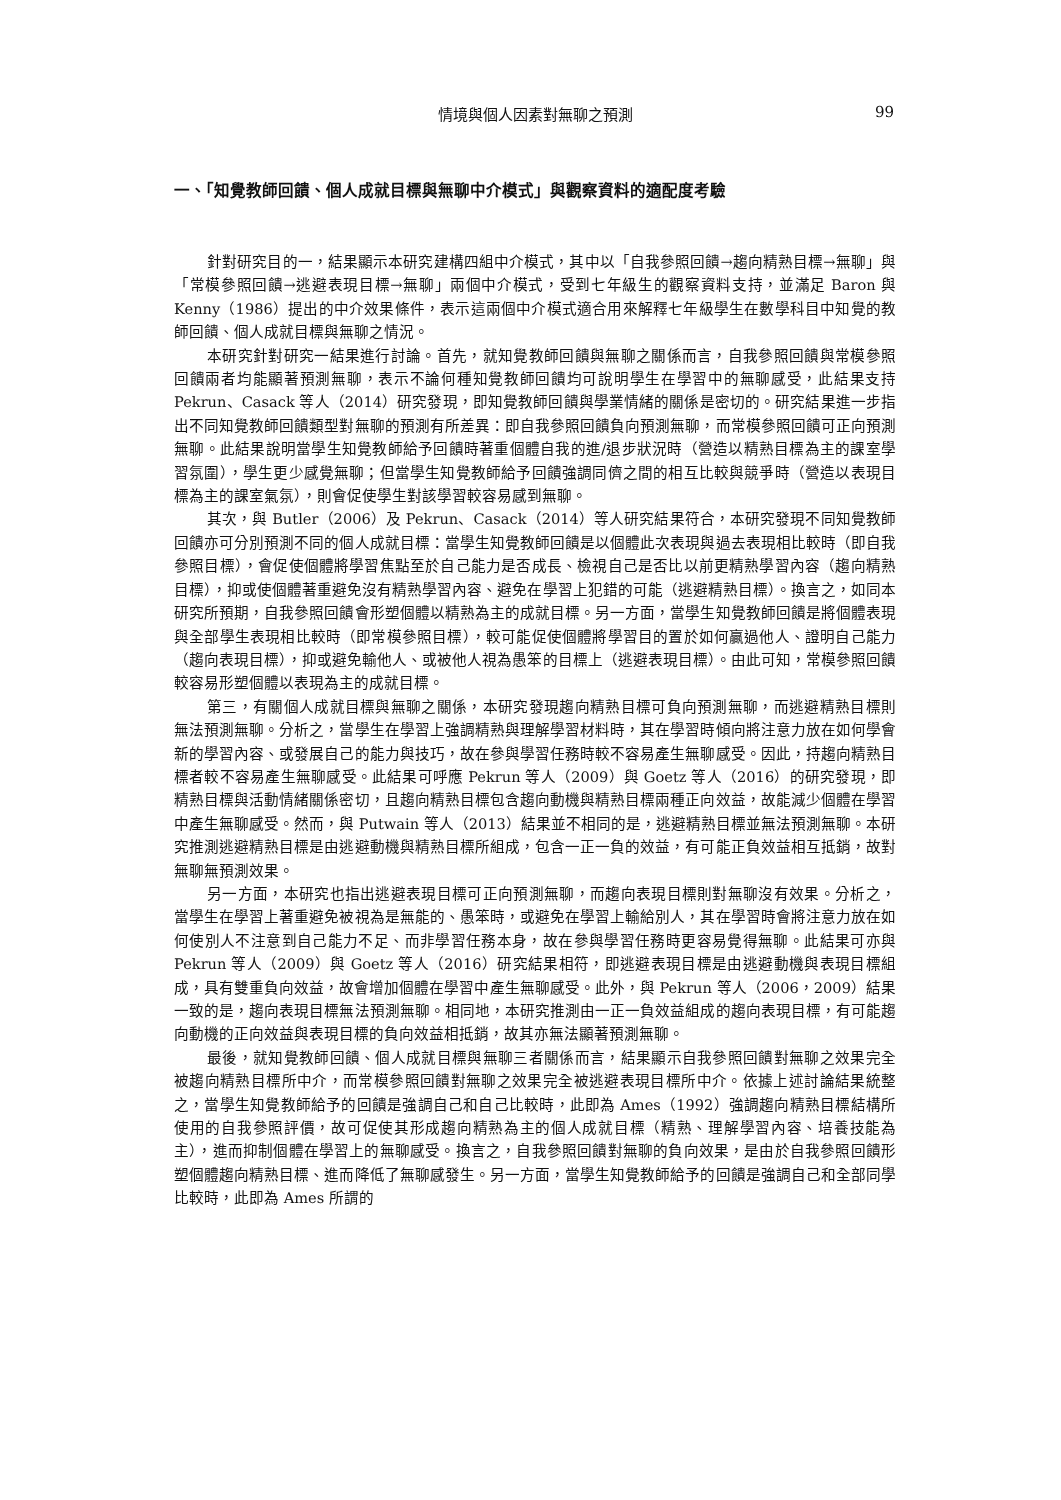情境與個人因素對無聊之預測
99
一、「知覺教師回饋、個人成就目標與無聊中介模式」與觀察資料的適配度考驗
針對研究目的一，結果顯示本研究建構四組中介模式，其中以「自我參照回饋→趨向精熟目標→無聊」與「常模參照回饋→逃避表現目標→無聊」兩個中介模式，受到七年級生的觀察資料支持，並滿足 Baron 與 Kenny（1986）提出的中介效果條件，表示這兩個中介模式適合用來解釋七年級學生在數學科目中知覺的教師回饋、個人成就目標與無聊之情況。
本研究針對研究一結果進行討論。首先，就知覺教師回饋與無聊之關係而言，自我參照回饋與常模參照回饋兩者均能顯著預測無聊，表示不論何種知覺教師回饋均可說明學生在學習中的無聊感受，此結果支持 Pekrun、Casack 等人（2014）研究發現，即知覺教師回饋與學業情緒的關係是密切的。研究結果進一步指出不同知覺教師回饋類型對無聊的預測有所差異：即自我參照回饋負向預測無聊，而常模參照回饋可正向預測無聊。此結果說明當學生知覺教師給予回饋時著重個體自我的進/退步狀況時（營造以精熟目標為主的課室學習氛圍），學生更少感覺無聊；但當學生知覺教師給予回饋強調同儕之間的相互比較與競爭時（營造以表現目標為主的課室氣氛），則會促使學生對該學習較容易感到無聊。
其次，與 Butler（2006）及 Pekrun、Casack（2014）等人研究結果符合，本研究發現不同知覺教師回饋亦可分別預測不同的個人成就目標：當學生知覺教師回饋是以個體此次表現與過去表現相比較時（即自我參照目標），會促使個體將學習焦點至於自己能力是否成長、檢視自己是否比以前更精熟學習內容（趨向精熟目標），抑或使個體著重避免沒有精熟學習內容、避免在學習上犯錯的可能（逃避精熟目標）。換言之，如同本研究所預期，自我參照回饋會形塑個體以精熟為主的成就目標。另一方面，當學生知覺教師回饋是將個體表現與全部學生表現相比較時（即常模參照目標），較可能促使個體將學習目的置於如何贏過他人、證明自己能力（趨向表現目標），抑或避免輸他人、或被他人視為愚笨的目標上（逃避表現目標）。由此可知，常模參照回饋較容易形塑個體以表現為主的成就目標。
第三，有關個人成就目標與無聊之關係，本研究發現趨向精熟目標可負向預測無聊，而逃避精熟目標則無法預測無聊。分析之，當學生在學習上強調精熟與理解學習材料時，其在學習時傾向將注意力放在如何學會新的學習內容、或發展自己的能力與技巧，故在參與學習任務時較不容易產生無聊感受。因此，持趨向精熟目標者較不容易產生無聊感受。此結果可呼應 Pekrun 等人（2009）與 Goetz 等人（2016）的研究發現，即精熟目標與活動情緒關係密切，且趨向精熟目標包含趨向動機與精熟目標兩種正向效益，故能減少個體在學習中產生無聊感受。然而，與 Putwain 等人（2013）結果並不相同的是，逃避精熟目標並無法預測無聊。本研究推測逃避精熟目標是由逃避動機與精熟目標所組成，包含一正一負的效益，有可能正負效益相互抵銷，故對無聊無預測效果。
另一方面，本研究也指出逃避表現目標可正向預測無聊，而趨向表現目標則對無聊沒有效果。分析之，當學生在學習上著重避免被視為是無能的、愚笨時，或避免在學習上輸給別人，其在學習時會將注意力放在如何使別人不注意到自己能力不足、而非學習任務本身，故在參與學習任務時更容易覺得無聊。此結果可亦與 Pekrun 等人（2009）與 Goetz 等人（2016）研究結果相符，即逃避表現目標是由逃避動機與表現目標組成，具有雙重負向效益，故會增加個體在學習中產生無聊感受。此外，與 Pekrun 等人（2006，2009）結果一致的是，趨向表現目標無法預測無聊。相同地，本研究推測由一正一負效益組成的趨向表現目標，有可能趨向動機的正向效益與表現目標的負向效益相抵銷，故其亦無法顯著預測無聊。
最後，就知覺教師回饋、個人成就目標與無聊三者關係而言，結果顯示自我參照回饋對無聊之效果完全被趨向精熟目標所中介，而常模參照回饋對無聊之效果完全被逃避表現目標所中介。依據上述討論結果統整之，當學生知覺教師給予的回饋是強調自己和自己比較時，此即為 Ames（1992）強調趨向精熟目標結構所使用的自我參照評價，故可促使其形成趨向精熟為主的個人成就目標（精熟、理解學習內容、培養技能為主），進而抑制個體在學習上的無聊感受。換言之，自我參照回饋對無聊的負向效果，是由於自我參照回饋形塑個體趨向精熟目標、進而降低了無聊感發生。另一方面，當學生知覺教師給予的回饋是強調自己和全部同學比較時，此即為 Ames 所謂的